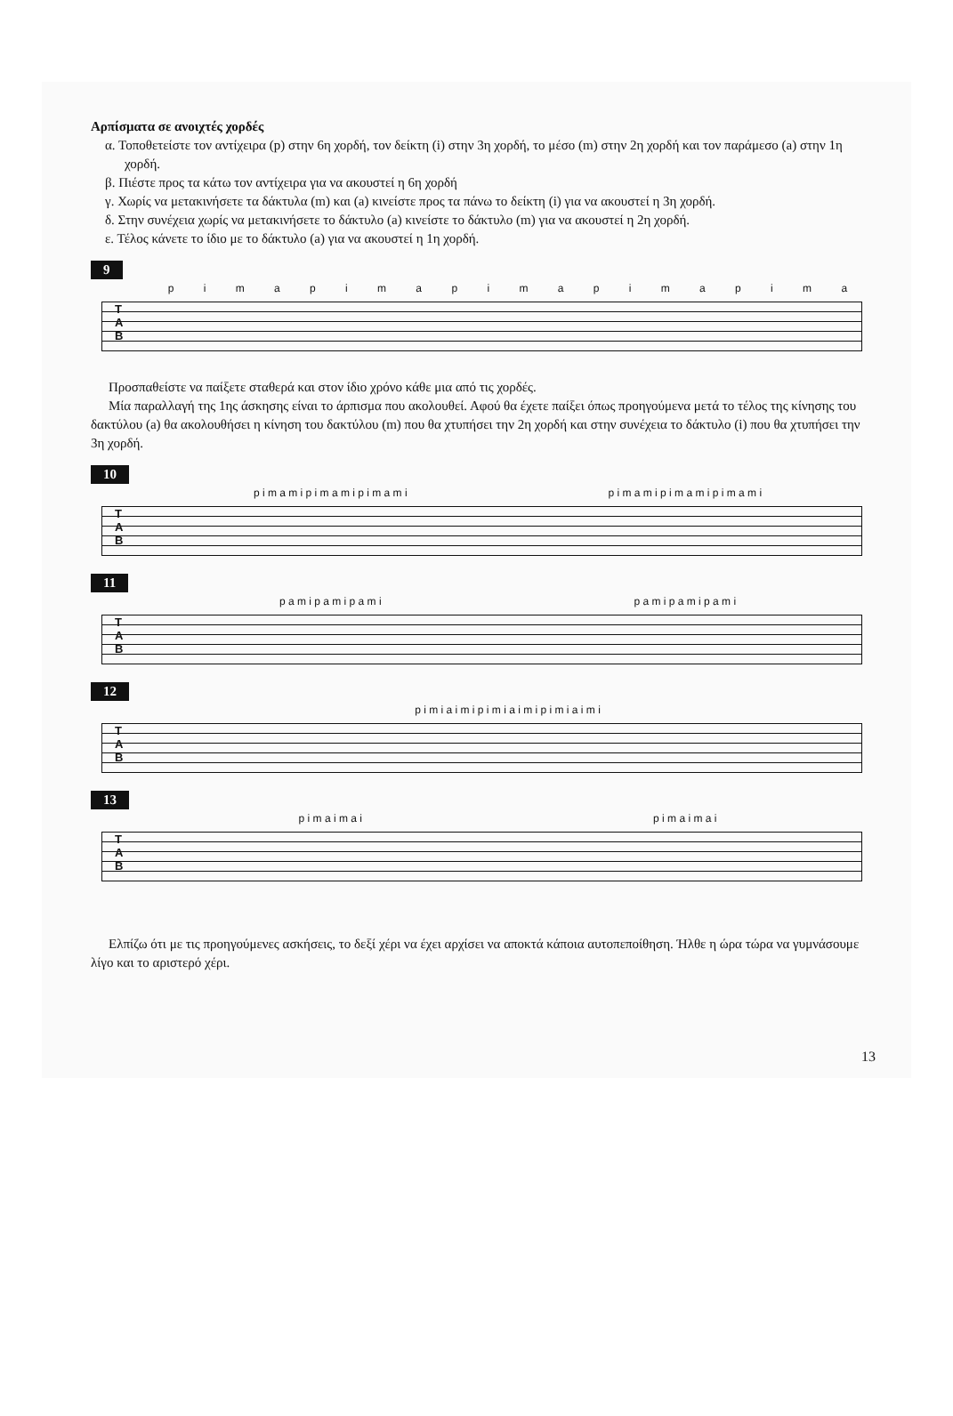Αρπίσματα σε ανοιχτές χορδές
α. Τοποθετείστε τον αντίχειρα (p) στην 6η χορδή, τον δείκτη (i) στην 3η χορδή, το μέσο (m) στην 2η χορδή και τον παράμεσο (a) στην 1η χορδή.
β. Πιέστε προς τα κάτω τον αντίχειρα για να ακουστεί η 6η χορδή
γ. Χωρίς να μετακινήσετε τα δάκτυλα (m) και (a) κινείστε προς τα πάνω το δείκτη (i) για να ακουστεί η 3η χορδή.
δ. Στην συνέχεια χωρίς να μετακινήσετε το δάκτυλο (a) κινείστε το δάκτυλο (m) για να ακουστεί η 2η χορδή.
ε. Τέλος κάνετε το ίδιο με το δάκτυλο (a) για να ακουστεί η 1η χορδή.
9
p i m a p i m a p i m a p i m a p i m a
T
A
B
Προσπαθείστε να παίξετε σταθερά και στον ίδιο χρόνο κάθε μια από τις χορδές.
Μία παραλλαγή της 1ης άσκησης είναι το άρπισμα που ακολουθεί. Αφού θα έχετε παίξει όπως προηγούμενα μετά το τέλος της κίνησης του δακτύλου (a) θα ακολουθήσει η κίνηση του δακτύλου (m) που θα χτυπήσει την 2η χορδή και στην συνέχεια το δάκτυλο (i) που θα χτυπήσει την 3η χορδή.
10
p i m a m i p i m a m i p i m a m i p i m a m i p i m a m i p i m a m i
T
A
B
11
p a m i p a m i p a m i p a m i p a m i p a m i
T
A
B
12
p i m i a i m i p i m i a i m i p i m i a i m i
T
A
B
13
p i m a i m a i p i m a i m a i
T
A
B
Ελπίζω ότι με τις προηγούμενες ασκήσεις, το δεξί χέρι να έχει αρχίσει να αποκτά κάποια αυτοπεποίθηση. Ήλθε η ώρα τώρα να γυμνάσουμε λίγο και το αριστερό χέρι.
13